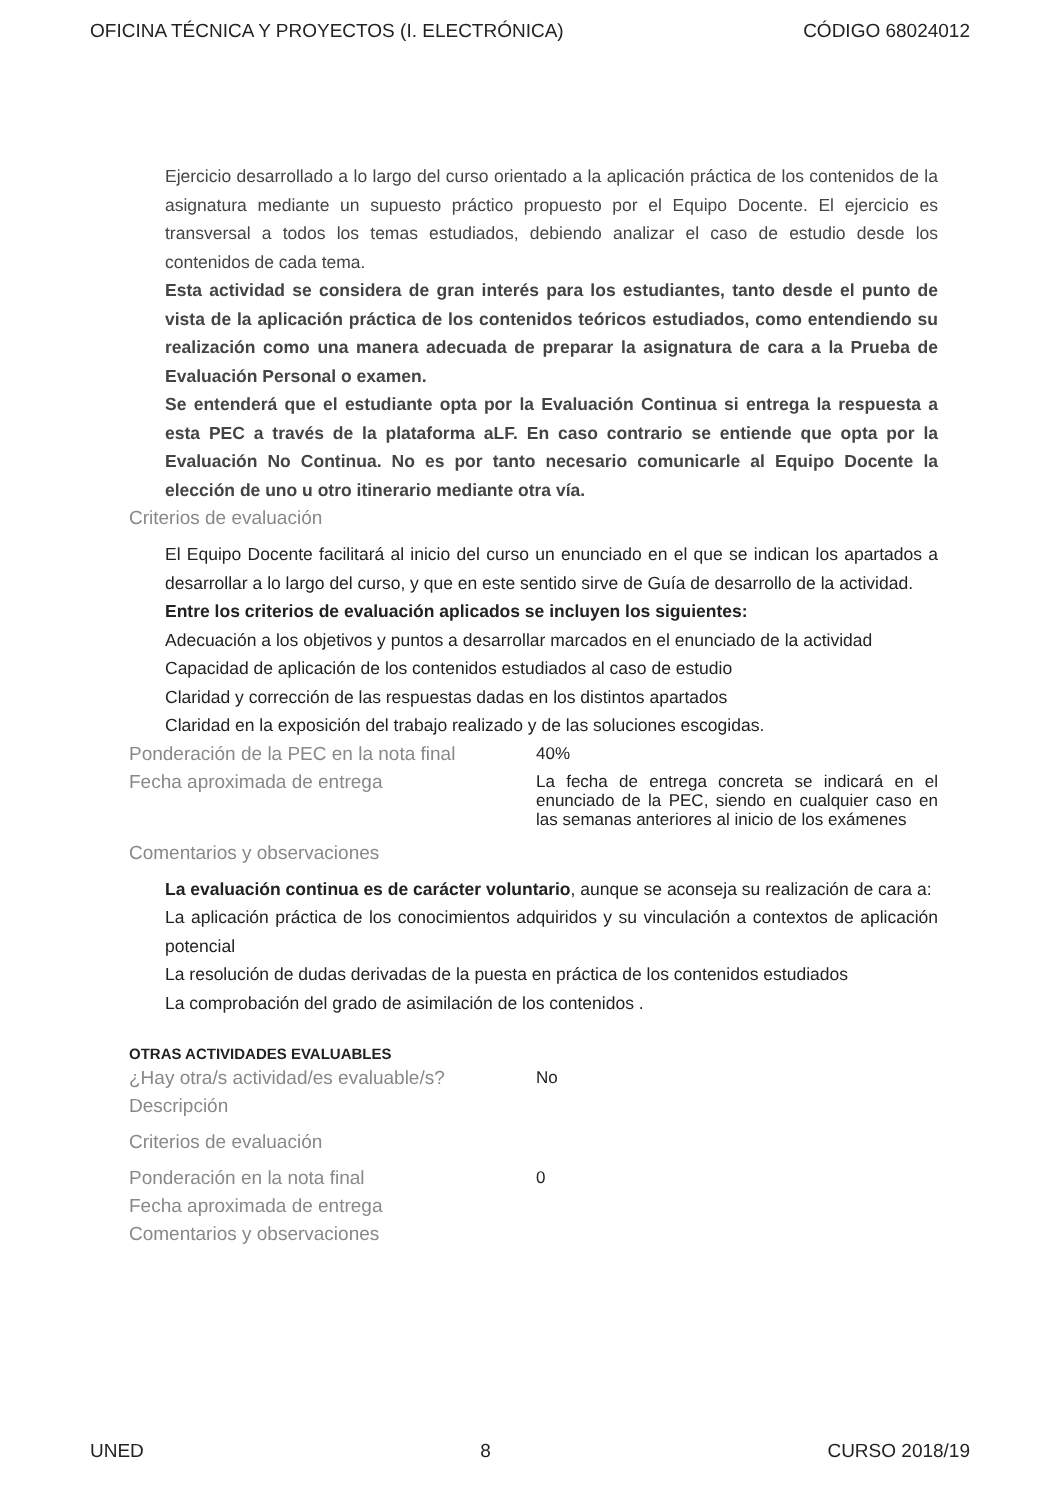OFICINA TÉCNICA Y PROYECTOS (I. ELECTRÓNICA) CÓDIGO 68024012
Ejercicio desarrollado a lo largo del curso orientado a la aplicación práctica de los contenidos de la asignatura mediante un supuesto práctico propuesto por el Equipo Docente. El ejercicio es transversal a todos los temas estudiados, debiendo analizar el caso de estudio desde los contenidos de cada tema.
Esta actividad se considera de gran interés para los estudiantes, tanto desde el punto de vista de la aplicación práctica de los contenidos teóricos estudiados, como entendiendo su realización como una manera adecuada de preparar la asignatura de cara a la Prueba de Evaluación Personal o examen.
Se entenderá que el estudiante opta por la Evaluación Continua si entrega la respuesta a esta PEC a través de la plataforma aLF. En caso contrario se entiende que opta por la Evaluación No Continua. No es por tanto necesario comunicarle al Equipo Docente la elección de uno u otro itinerario mediante otra vía.
Criterios de evaluación
El Equipo Docente facilitará al inicio del curso un enunciado en el que se indican los apartados a desarrollar a lo largo del curso, y que en este sentido sirve de Guía de desarrollo de la actividad.
Entre los criterios de evaluación aplicados se incluyen los siguientes:
Adecuación a los objetivos y puntos a desarrollar marcados en el enunciado de la actividad
Capacidad de aplicación de los contenidos estudiados al caso de estudio
Claridad y corrección de las respuestas dadas en los distintos apartados
Claridad en la exposición del trabajo realizado y de las soluciones escogidas.
Ponderación de la PEC en la nota final
40%
Fecha aproximada de entrega
La fecha de entrega concreta se indicará en el enunciado de la PEC, siendo en cualquier caso en las semanas anteriores al inicio de los exámenes
Comentarios y observaciones
La evaluación continua es de carácter voluntario, aunque se aconseja su realización de cara a:
La aplicación práctica de los conocimientos adquiridos y su vinculación a contextos de aplicación potencial
La resolución de dudas derivadas de la puesta en práctica de los contenidos estudiados
La comprobación del grado de asimilación de los contenidos .
OTRAS ACTIVIDADES EVALUABLES
¿Hay otra/s actividad/es evaluable/s?
No
Descripción
Criterios de evaluación
Ponderación en la nota final
0
Fecha aproximada de entrega
Comentarios y observaciones
UNED 8 CURSO 2018/19